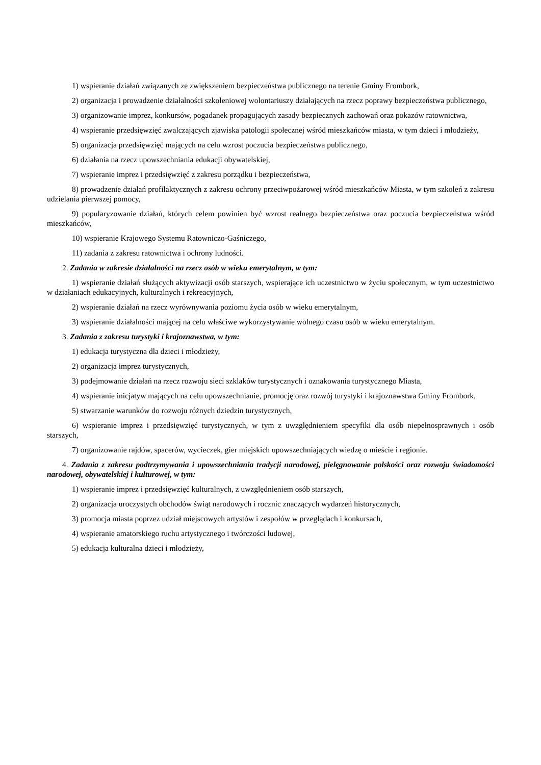1) wspieranie działań związanych ze zwiększeniem bezpieczeństwa publicznego na terenie Gminy Frombork,
2) organizacja i prowadzenie działalności szkoleniowej wolontariuszy działających na rzecz poprawy bezpieczeństwa publicznego,
3) organizowanie imprez, konkursów, pogadanek propagujących zasady bezpiecznych zachowań oraz pokazów ratownictwa,
4) wspieranie przedsięwzięć zwalczających zjawiska patologii społecznej wśród mieszkańców miasta, w tym dzieci i młodzieży,
5) organizacja przedsięwzięć mających na celu wzrost poczucia bezpieczeństwa publicznego,
6) działania na rzecz upowszechniania edukacji obywatelskiej,
7) wspieranie imprez i przedsięwzięć z zakresu porządku i bezpieczeństwa,
8) prowadzenie działań profilaktycznych z zakresu ochrony przeciwpożarowej wśród mieszkańców Miasta, w tym szkoleń z zakresu udzielania pierwszej pomocy,
9) popularyzowanie działań, których celem powinien być wzrost realnego bezpieczeństwa oraz poczucia bezpieczeństwa wśród mieszkańców,
10) wspieranie Krajowego Systemu Ratowniczo-Gaśniczego,
11) zadania z zakresu ratownictwa i ochrony ludności.
2. Zadania w zakresie działalności na rzecz osób w wieku emerytalnym, w tym:
1) wspieranie działań służących aktywizacji osób starszych, wspierające ich uczestnictwo w życiu społecznym, w tym uczestnictwo w działaniach edukacyjnych, kulturalnych i rekreacyjnych,
2) wspieranie działań na rzecz wyrównywania poziomu życia osób w wieku emerytalnym,
3) wspieranie działalności mającej na celu właściwe wykorzystywanie wolnego czasu osób w wieku emerytalnym.
3. Zadania z zakresu turystyki i krajoznawstwa, w tym:
1) edukacja turystyczna dla dzieci i młodzieży,
2) organizacja imprez turystycznych,
3) podejmowanie działań na rzecz rozwoju sieci szklaków turystycznych i oznakowania turystycznego Miasta,
4) wspieranie inicjatyw mających na celu upowszechnianie, promocję oraz rozwój turystyki i krajoznawstwa Gminy Frombork,
5) stwarzanie warunków do rozwoju różnych dziedzin turystycznych,
6) wspieranie imprez i przedsięwzięć turystycznych, w tym z uwzględnieniem specyfiki dla osób niepełnosprawnych i osób starszych,
7) organizowanie rajdów, spacerów, wycieczek, gier miejskich upowszechniających wiedzę o mieście i regionie.
4. Zadania z zakresu podtrzymywania i upowszechniania tradycji narodowej, pielęgnowanie polskości oraz rozwoju świadomości narodowej, obywatelskiej i kulturowej, w tym:
1) wspieranie imprez i przedsięwzięć kulturalnych, z uwzględnieniem osób starszych,
2) organizacja uroczystych obchodów świąt narodowych i rocznic znaczących wydarzeń historycznych,
3) promocja miasta poprzez udział miejscowych artystów i zespołów w przeglądach i konkursach,
4) wspieranie amatorskiego ruchu artystycznego i twórczości ludowej,
5) edukacja kulturalna dzieci i młodzieży,